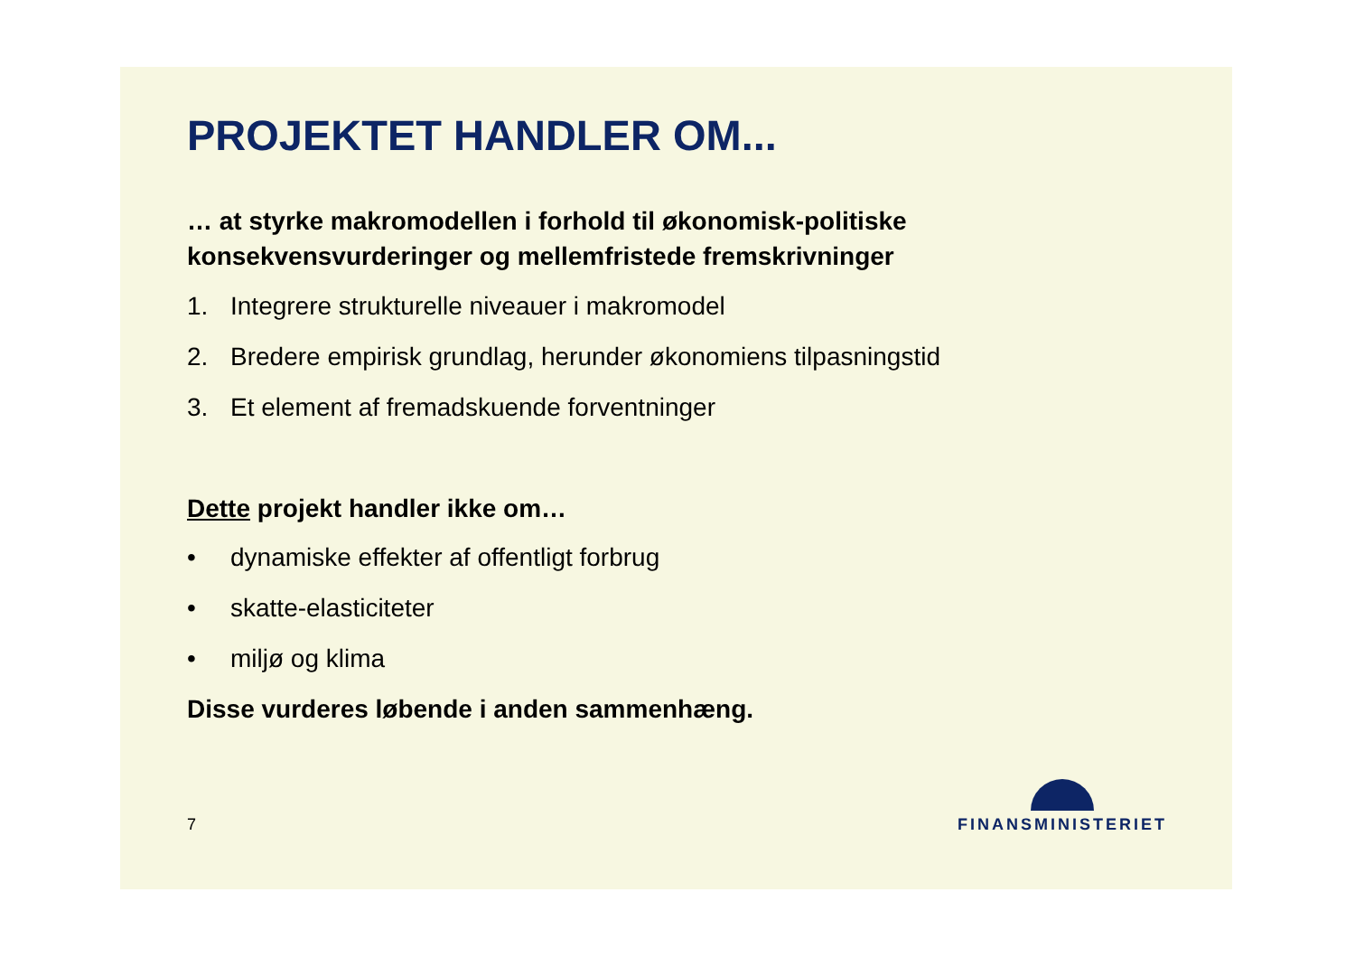PROJEKTET HANDLER OM...
… at styrke makromodellen i forhold til økonomisk-politiske konsekvensvurderinger og mellemfristede fremskrivninger
1. Integrere strukturelle niveauer i makromodel
2. Bredere empirisk grundlag, herunder økonomiens tilpasningstid
3. Et element af fremadskuende forventninger
Dette projekt handler ikke om…
• dynamiske effekter af offentligt forbrug
• skatte-elasticiteter
• miljø og klima
Disse vurderes løbende i anden sammenhæng.
7
FINANSMINISTERIET